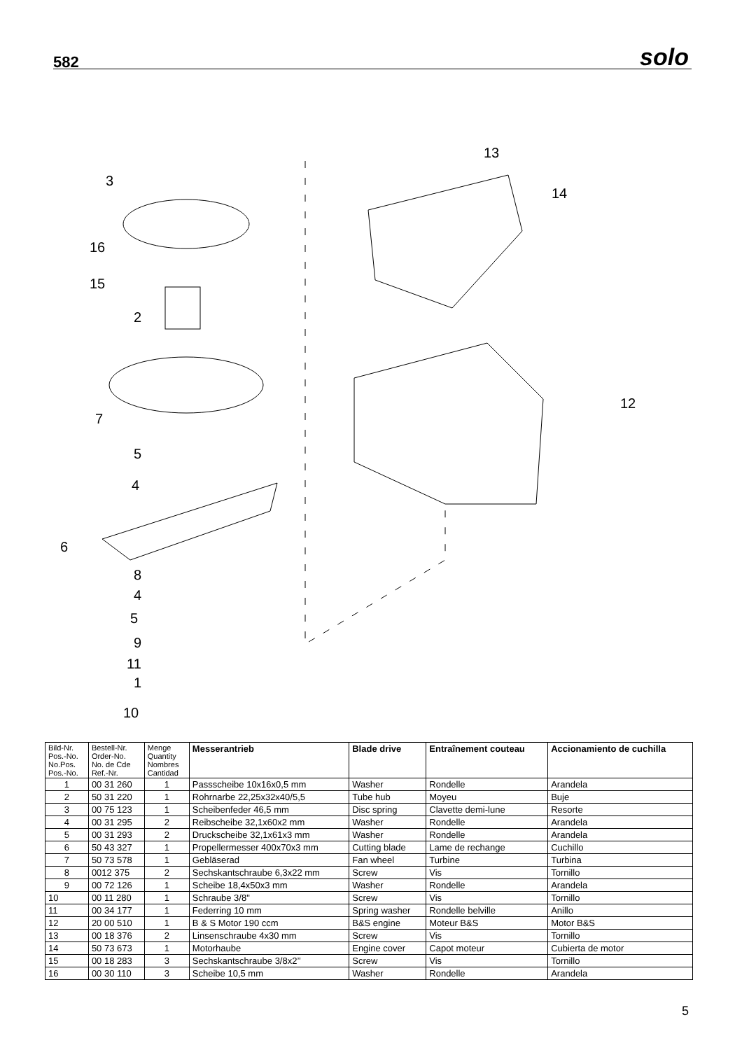582 solo
3
16
15
2
7
5
4
6
8
4
5
9
11
1
10
13
14
12
| Bild-Nr. Pos.-No. No.Pos. Pos.-No. | Bestell-Nr. Order-No. No. de Cde Ref.-Nr. | Menge Quantity Nombres Cantidad | Messerantrieb | Blade drive | Entraînement couteau | Accionamiento de cuchilla |
| --- | --- | --- | --- | --- | --- | --- |
| 1 | 00 31 260 | 1 | Passscheibe 10x16x0,5 mm | Washer | Rondelle | Arandela |
| 2 | 50 31 220 | 1 | Rohrnarbe 22,25x32x40/5,5 | Tube hub | Moyeu | Buje |
| 3 | 00 75 123 | 1 | Scheibenfeder 46,5 mm | Disc spring | Clavette demi-lune | Resorte |
| 4 | 00 31 295 | 2 | Reibscheibe 32,1x60x2 mm | Washer | Rondelle | Arandela |
| 5 | 00 31 293 | 2 | Druckscheibe 32,1x61x3 mm | Washer | Rondelle | Arandela |
| 6 | 50 43 327 | 1 | Propellermesser 400x70x3 mm | Cutting blade | Lame de rechange | Cuchillo |
| 7 | 50 73 578 | 1 | Gebläserad | Fan wheel | Turbine | Turbina |
| 8 | 0012 375 | 2 | Sechskantschraube 6,3x22 mm | Screw | Vis | Tornillo |
| 9 | 00 72 126 | 1 | Scheibe 18,4x50x3 mm | Washer | Rondelle | Arandela |
| 10 | 00 11 280 | 1 | Schraube 3/8" | Screw | Vis | Tornillo |
| 11 | 00 34 177 | 1 | Federring 10 mm | Spring washer | Rondelle belville | Anillo |
| 12 | 20 00 510 | 1 | B & S Motor 190 ccm | B&S engine | Moteur B&S | Motor B&S |
| 13 | 00 18 376 | 2 | Linsenschraube 4x30 mm | Screw | Vis | Tornillo |
| 14 | 50 73 673 | 1 | Motorhaube | Engine cover | Capot moteur | Cubierta de motor |
| 15 | 00 18 283 | 3 | Sechskantschraube 3/8x2’’ | Screw | Vis | Tornillo |
| 16 | 00 30 110 | 3 | Scheibe 10,5 mm | Washer | Rondelle | Arandela |
5